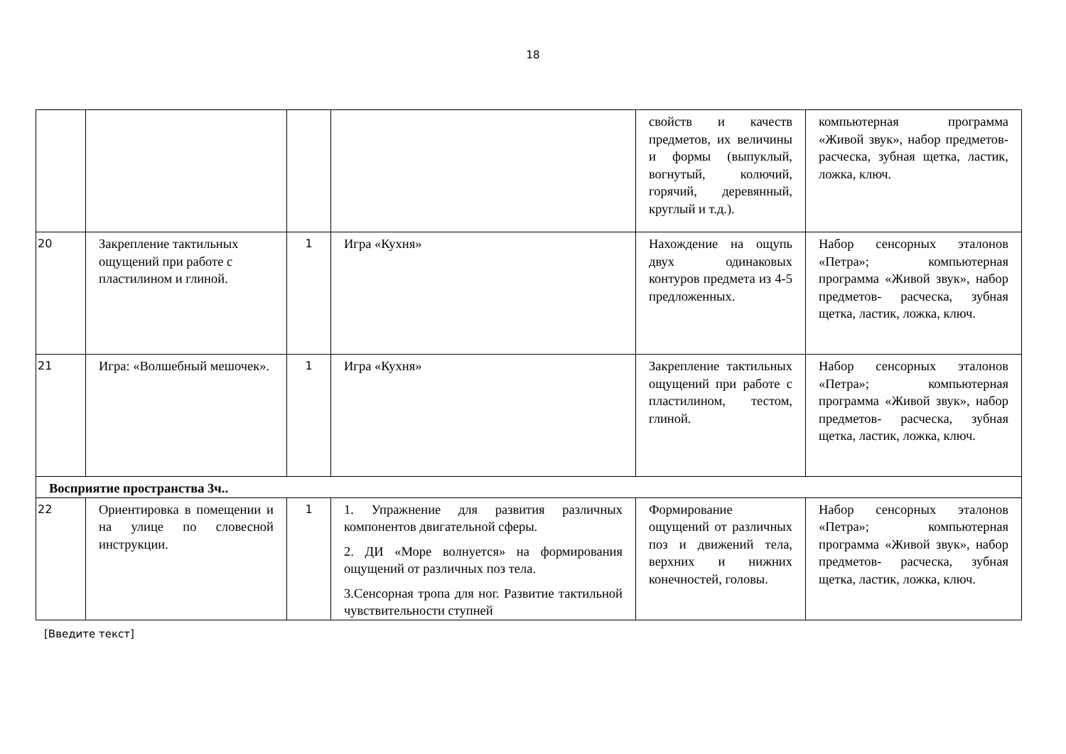18
| | | | | свойств и качеств предметов, их величины и формы (выпуклый, вогнутый, колючий, горячий, деревянный, круглый и т.д.). | компьютерная программа «Живой звук», набор предметов- расческа, зубная щетка, ластик, ложка, ключ. |
| 20 | Закрепление тактильных ощущений при работе с пластилином и глиной. | 1 | Игра «Кухня» | Нахождение на ощупь двух одинаковых контуров предмета из 4-5 предложенных. | Набор сенсорных эталонов «Петра»; компьютерная программа «Живой звук», набор предметов- расческа, зубная щетка, ластик, ложка, ключ. |
| 21 | Игра: «Волшебный мешочек». | 1 | Игра «Кухня» | Закрепление тактильных ощущений при работе с пластилином, тестом, глиной. | Набор сенсорных эталонов «Петра»; компьютерная программа «Живой звук», набор предметов- расческа, зубная щетка, ластик, ложка, ключ. |
| Восприятие пространства 3ч.. | | | | | |
| 22 | Ориентировка в помещении и на улице по словесной инструкции. | 1 | 1. Упражнение для развития различных компонентов двигательной сферы. 2. ДИ «Море волнуется» на формирования ощущений от различных поз тела. 3.Сенсорная тропа для ног. Развитие тактильной чувствительности ступней | Формирование ощущений от различных поз и движений тела, верхних и нижних конечностей, головы. | Набор сенсорных эталонов «Петра»; компьютерная программа «Живой звук», набор предметов- расческа, зубная щетка, ластик, ложка, ключ. |
[Введите текст]